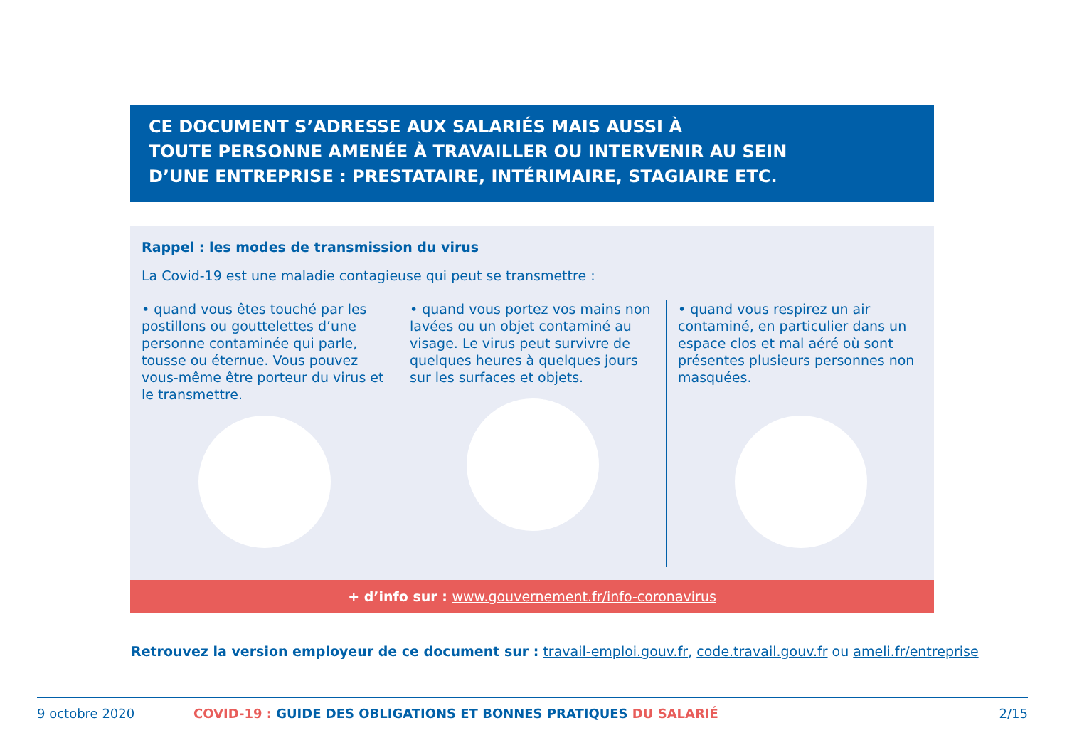CE DOCUMENT S’ADRESSE AUX SALARIÉS MAIS AUSSI À
TOUTE PERSONNE AMENÉE À TRAVAILLER OU INTERVENIR AU SEIN
D’UNE ENTREPRISE : PRESTATAIRE, INTÉRIMAIRE, STAGIAIRE ETC.
Rappel : les modes de transmission du virus
La Covid-19 est une maladie contagieuse qui peut se transmettre :
• quand vous êtes touché par les postillons ou gouttelettes d’une personne contaminée qui parle, tousse ou éternue. Vous pouvez vous-même être porteur du virus et le transmettre.
• quand vous portez vos mains non lavées ou un objet contaminé au visage. Le virus peut survivre de quelques heures à quelques jours sur les surfaces et objets.
• quand vous respirez un air contaminé, en particulier dans un espace clos et mal aéré où sont présentes plusieurs personnes non masquées.
+ d’info sur : www.gouvernement.fr/info-coronavirus
Retrouvez la version employeur de ce document sur : travail-emploi.gouv.fr, code.travail.gouv.fr ou ameli.fr/entreprise
9 octobre 2020 COVID-19 : GUIDE DES OBLIGATIONS ET BONNES PRATIQUES DU SALARIÉ 2/15